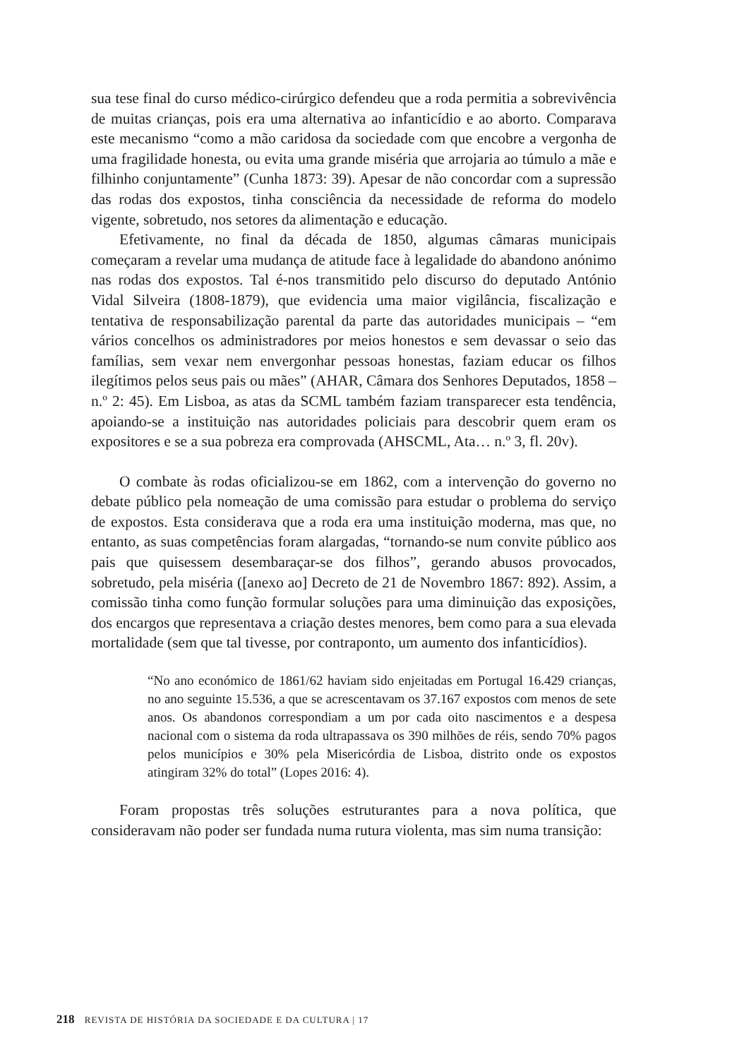sua tese final do curso médico-cirúrgico defendeu que a roda permitia a sobrevivência de muitas crianças, pois era uma alternativa ao infanticídio e ao aborto. Comparava este mecanismo “como a mão caridosa da sociedade com que encobre a vergonha de uma fragilidade honesta, ou evita uma grande miséria que arrojaria ao túmulo a mãe e filhinho conjuntamente” (Cunha 1873: 39). Apesar de não concordar com a supressão das rodas dos expostos, tinha consciência da necessidade de reforma do modelo vigente, sobretudo, nos setores da alimentação e educação.
Efetivamente, no final da década de 1850, algumas câmaras municipais começaram a revelar uma mudança de atitude face à legalidade do abandono anónimo nas rodas dos expostos. Tal é-nos transmitido pelo discurso do deputado António Vidal Silveira (1808-1879), que evidencia uma maior vigilância, fiscalização e tentativa de responsabilização parental da parte das autoridades municipais – “em vários concelhos os administradores por meios honestos e sem devassar o seio das famílias, sem vexar nem envergonhar pessoas honestas, faziam educar os filhos ilegítimos pelos seus pais ou mães” (AHAR, Câmara dos Senhores Deputados, 1858 – n.º 2: 45). Em Lisboa, as atas da SCML também faziam transparecer esta tendência, apoiando-se a instituição nas autoridades policiais para descobrir quem eram os expositores e se a sua pobreza era comprovada (AHSCML, Ata… n.º 3, fl. 20v).
O combate às rodas oficializou-se em 1862, com a intervenção do governo no debate público pela nomeação de uma comissão para estudar o problema do serviço de expostos. Esta considerava que a roda era uma instituição moderna, mas que, no entanto, as suas competências foram alargadas, “tornando-se num convite público aos pais que quisessem desembaraçar-se dos filhos”, gerando abusos provocados, sobretudo, pela miséria ([anexo ao] Decreto de 21 de Novembro 1867: 892). Assim, a comissão tinha como função formular soluções para uma diminuição das exposições, dos encargos que representava a criação destes menores, bem como para a sua elevada mortalidade (sem que tal tivesse, por contraponto, um aumento dos infanticídios).
“No ano económico de 1861/62 haviam sido enjeitadas em Portugal 16.429 crianças, no ano seguinte 15.536, a que se acrescentavam os 37.167 expostos com menos de sete anos. Os abandonos correspondiam a um por cada oito nascimentos e a despesa nacional com o sistema da roda ultrapassava os 390 milhões de réis, sendo 70% pagos pelos municípios e 30% pela Misericórdia de Lisboa, distrito onde os expostos atingiram 32% do total” (Lopes 2016: 4).
Foram propostas três soluções estruturantes para a nova política, que consideravam não poder ser fundada numa rutura violenta, mas sim numa transição:
218 REVISTA DE HISTÓRIA DA SOCIEDADE E DA CULTURA | 17